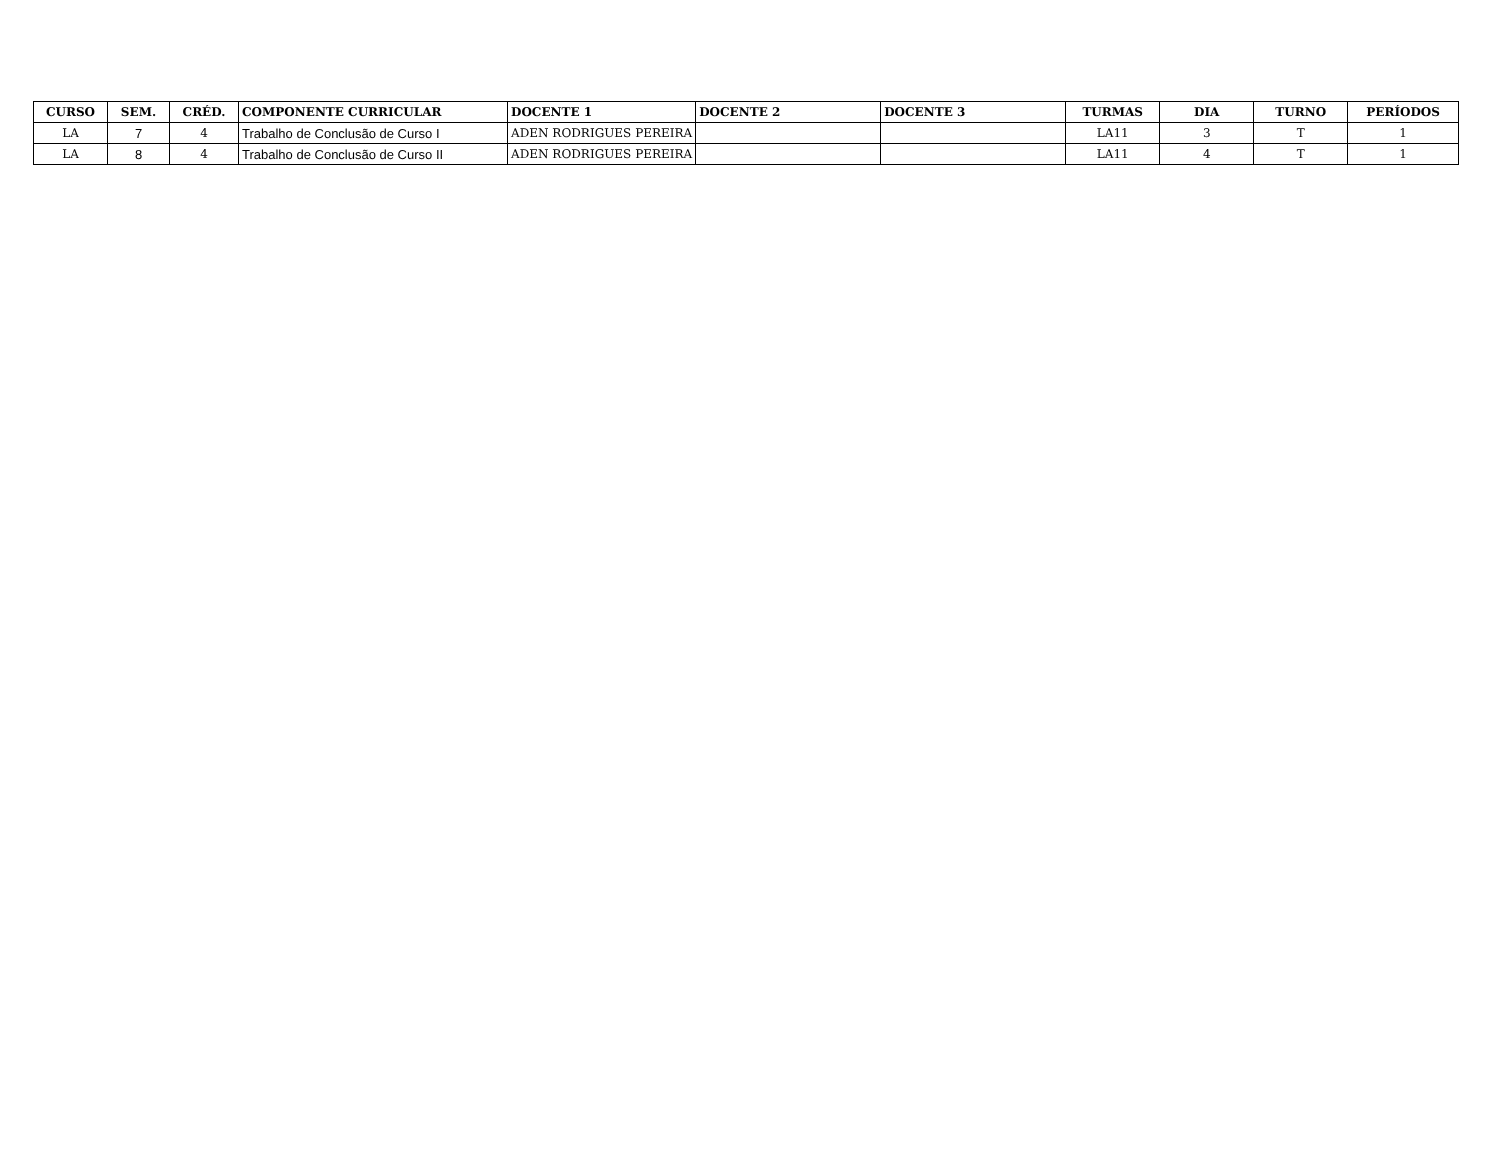| CURSO | SEM. | CRÉD. | COMPONENTE CURRICULAR | DOCENTE 1 | DOCENTE 2 | DOCENTE 3 | TURMAS | DIA | TURNO | PERÍODOS |
| --- | --- | --- | --- | --- | --- | --- | --- | --- | --- | --- |
| LA | 7 | 4 | Trabalho de Conclusão de Curso I | ADEN RODRIGUES PEREIRA | | | LA11 | 3 | T | 1 |
| LA | 8 | 4 | Trabalho de Conclusão de Curso II | ADEN RODRIGUES PEREIRA | | | LA11 | 4 | T | 1 |